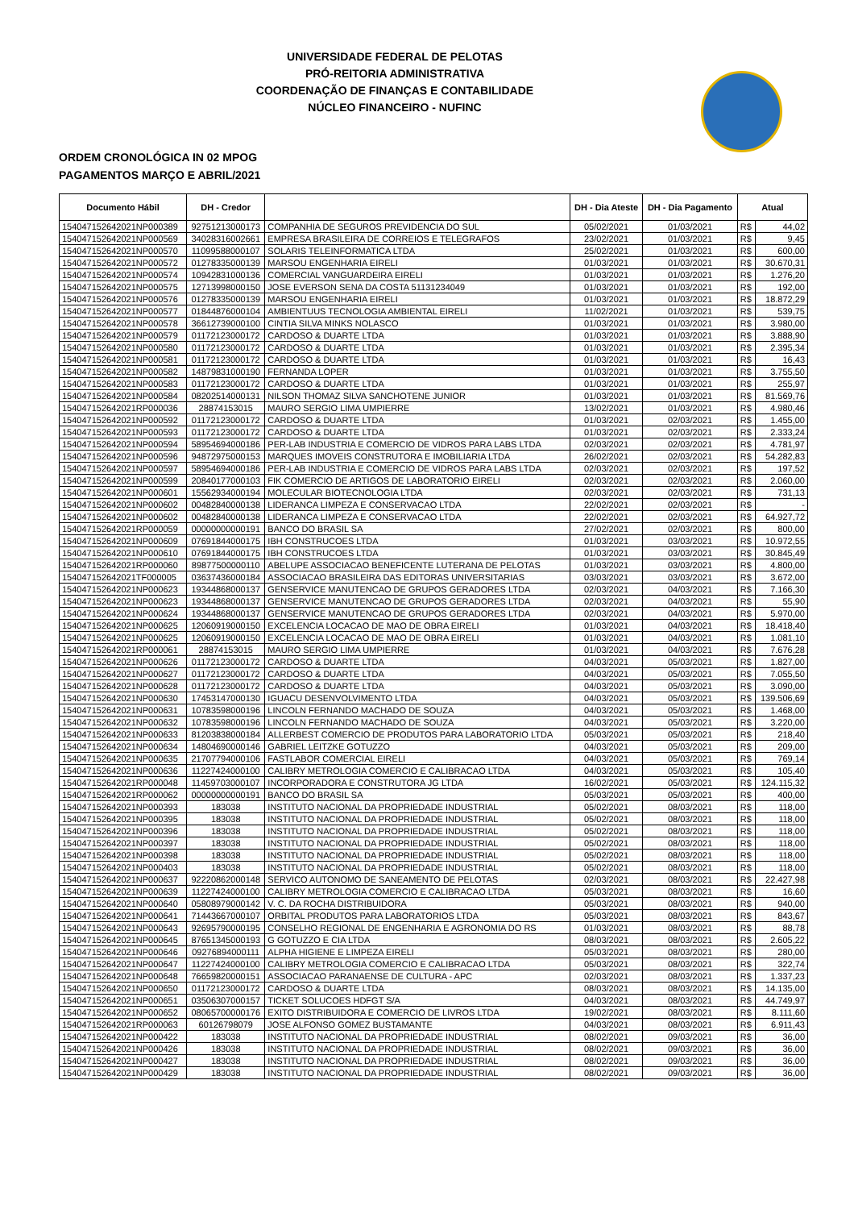UNIVERSIDADE FEDERAL DE PELOTAS
PRÓ-REITORIA ADMINISTRATIVA
COORDENAÇÃO DE FINANÇAS E CONTABILIDADE
NÚCLEO FINANCEIRO - NUFINC
ORDEM CRONOLÓGICA IN 02 MPOG
PAGAMENTOS MARÇO E ABRIL/2021
| Documento Hábil | DH - Credor | | DH - Dia Ateste | DH - Dia Pagamento | Atual | |
| --- | --- | --- | --- | --- | --- | --- |
| 154047152642021NP000389 | 92751213000173 | COMPANHIA DE SEGUROS PREVIDENCIA DO SUL | 05/02/2021 | 01/03/2021 | R$ | 44,02 |
| 154047152642021NP000569 | 34028316002661 | EMPRESA BRASILEIRA DE CORREIOS E TELEGRAFOS | 23/02/2021 | 01/03/2021 | R$ | 9,45 |
| 154047152642021NP000570 | 11099588000107 | SOLARIS TELEINFORMATICA LTDA | 25/02/2021 | 01/03/2021 | R$ | 600,00 |
| 154047152642021NP000572 | 01278335000139 | MARSOU ENGENHARIA EIRELI | 01/03/2021 | 01/03/2021 | R$ | 30.670,31 |
| 154047152642021NP000574 | 10942831000136 | COMERCIAL VANGUARDEIRA EIRELI | 01/03/2021 | 01/03/2021 | R$ | 1.276,20 |
| 154047152642021NP000575 | 12713998000150 | JOSE EVERSON SENA DA COSTA 51131234049 | 01/03/2021 | 01/03/2021 | R$ | 192,00 |
| 154047152642021NP000576 | 01278335000139 | MARSOU ENGENHARIA EIRELI | 01/03/2021 | 01/03/2021 | R$ | 18.872,29 |
| 154047152642021NP000577 | 01844876000104 | AMBIENTUUS TECNOLOGIA AMBIENTAL EIRELI | 11/02/2021 | 01/03/2021 | R$ | 539,75 |
| 154047152642021NP000578 | 36612739000100 | CINTIA SILVA MINKS NOLASCO | 01/03/2021 | 01/03/2021 | R$ | 3.980,00 |
| 154047152642021NP000579 | 01172123000172 | CARDOSO & DUARTE LTDA | 01/03/2021 | 01/03/2021 | R$ | 3.888,90 |
| 154047152642021NP000580 | 01172123000172 | CARDOSO & DUARTE LTDA | 01/03/2021 | 01/03/2021 | R$ | 2.395,34 |
| 154047152642021NP000581 | 01172123000172 | CARDOSO & DUARTE LTDA | 01/03/2021 | 01/03/2021 | R$ | 16,43 |
| 154047152642021NP000582 | 14879831000190 | FERNANDA LOPER | 01/03/2021 | 01/03/2021 | R$ | 3.755,50 |
| 154047152642021NP000583 | 01172123000172 | CARDOSO & DUARTE LTDA | 01/03/2021 | 01/03/2021 | R$ | 255,97 |
| 154047152642021NP000584 | 08202514000131 | NILSON THOMAZ SILVA SANCHOTENE JUNIOR | 01/03/2021 | 01/03/2021 | R$ | 81.569,76 |
| 154047152642021RP000036 | 28874153015 | MAURO SERGIO LIMA UMPIERRE | 13/02/2021 | 01/03/2021 | R$ | 4.980,46 |
| 154047152642021NP000592 | 01172123000172 | CARDOSO & DUARTE LTDA | 01/03/2021 | 02/03/2021 | R$ | 1.455,00 |
| 154047152642021NP000593 | 01172123000172 | CARDOSO & DUARTE LTDA | 01/03/2021 | 02/03/2021 | R$ | 2.333,24 |
| 154047152642021NP000594 | 58954694000186 | PER-LAB INDUSTRIA E COMERCIO DE VIDROS PARA LABS LTDA | 02/03/2021 | 02/03/2021 | R$ | 4.781,97 |
| 154047152642021NP000596 | 94872975000153 | MARQUES IMOVEIS CONSTRUTORA E IMOBILIARIA LTDA | 26/02/2021 | 02/03/2021 | R$ | 54.282,83 |
| 154047152642021NP000597 | 58954694000186 | PER-LAB INDUSTRIA E COMERCIO DE VIDROS PARA LABS LTDA | 02/03/2021 | 02/03/2021 | R$ | 197,52 |
| 154047152642021NP000599 | 20840177000103 | FIK COMERCIO DE ARTIGOS DE LABORATORIO EIRELI | 02/03/2021 | 02/03/2021 | R$ | 2.060,00 |
| 154047152642021NP000601 | 15562934000194 | MOLECULAR BIOTECNOLOGIA LTDA | 02/03/2021 | 02/03/2021 | R$ | 731,13 |
| 154047152642021NP000602 | 00482840000138 | LIDERANCA LIMPEZA E CONSERVACAO LTDA | 22/02/2021 | 02/03/2021 | R$ | - |
| 154047152642021NP000602 | 00482840000138 | LIDERANCA LIMPEZA E CONSERVACAO LTDA | 22/02/2021 | 02/03/2021 | R$ | 64.927,72 |
| 154047152642021RP000059 | 00000000000191 | BANCO DO BRASIL SA | 27/02/2021 | 02/03/2021 | R$ | 800,00 |
| 154047152642021NP000609 | 07691844000175 | IBH CONSTRUCOES LTDA | 01/03/2021 | 03/03/2021 | R$ | 10.972,55 |
| 154047152642021NP000610 | 07691844000175 | IBH CONSTRUCOES LTDA | 01/03/2021 | 03/03/2021 | R$ | 30.845,49 |
| 154047152642021RP000060 | 89877500000110 | ABELUPE ASSOCIACAO BENEFICENTE LUTERANA DE PELOTAS | 01/03/2021 | 03/03/2021 | R$ | 4.800,00 |
| 154047152642021TF000005 | 03637436000184 | ASSOCIACAO BRASILEIRA DAS EDITORAS UNIVERSITARIAS | 03/03/2021 | 03/03/2021 | R$ | 3.672,00 |
| 154047152642021NP000623 | 19344868000137 | GENSERVICE MANUTENCAO DE GRUPOS GERADORES LTDA | 02/03/2021 | 04/03/2021 | R$ | 7.166,30 |
| 154047152642021NP000623 | 19344868000137 | GENSERVICE MANUTENCAO DE GRUPOS GERADORES LTDA | 02/03/2021 | 04/03/2021 | R$ | 55,90 |
| 154047152642021NP000624 | 19344868000137 | GENSERVICE MANUTENCAO DE GRUPOS GERADORES LTDA | 02/03/2021 | 04/03/2021 | R$ | 5.970,00 |
| 154047152642021NP000625 | 12060919000150 | EXCELENCIA LOCACAO DE MAO DE OBRA EIRELI | 01/03/2021 | 04/03/2021 | R$ | 18.418,40 |
| 154047152642021NP000625 | 12060919000150 | EXCELENCIA LOCACAO DE MAO DE OBRA EIRELI | 01/03/2021 | 04/03/2021 | R$ | 1.081,10 |
| 154047152642021RP000061 | 28874153015 | MAURO SERGIO LIMA UMPIERRE | 01/03/2021 | 04/03/2021 | R$ | 7.676,28 |
| 154047152642021NP000626 | 01172123000172 | CARDOSO & DUARTE LTDA | 04/03/2021 | 05/03/2021 | R$ | 1.827,00 |
| 154047152642021NP000627 | 01172123000172 | CARDOSO & DUARTE LTDA | 04/03/2021 | 05/03/2021 | R$ | 7.055,50 |
| 154047152642021NP000628 | 01172123000172 | CARDOSO & DUARTE LTDA | 04/03/2021 | 05/03/2021 | R$ | 3.090,00 |
| 154047152642021NP000630 | 17453147000130 | IGUACU DESENVOLVIMENTO LTDA | 04/03/2021 | 05/03/2021 | R$ | 139.506,69 |
| 154047152642021NP000631 | 10783598000196 | LINCOLN FERNANDO MACHADO DE SOUZA | 04/03/2021 | 05/03/2021 | R$ | 1.468,00 |
| 154047152642021NP000632 | 10783598000196 | LINCOLN FERNANDO MACHADO DE SOUZA | 04/03/2021 | 05/03/2021 | R$ | 3.220,00 |
| 154047152642021NP000633 | 81203838000184 | ALLERBEST COMERCIO DE PRODUTOS PARA LABORATORIO LTDA | 05/03/2021 | 05/03/2021 | R$ | 218,40 |
| 154047152642021NP000634 | 14804690000146 | GABRIEL LEITZKE GOTUZZO | 04/03/2021 | 05/03/2021 | R$ | 209,00 |
| 154047152642021NP000635 | 21707794000106 | FASTLABOR COMERCIAL EIRELI | 04/03/2021 | 05/03/2021 | R$ | 769,14 |
| 154047152642021NP000636 | 11227424000100 | CALIBRY METROLOGIA COMERCIO E CALIBRACAO LTDA | 04/03/2021 | 05/03/2021 | R$ | 105,40 |
| 154047152642021RP000048 | 11459703000107 | INCORPORADORA E CONSTRUTORA JG LTDA | 16/02/2021 | 05/03/2021 | R$ | 124.115,32 |
| 154047152642021RP000062 | 00000000000191 | BANCO DO BRASIL SA | 05/03/2021 | 05/03/2021 | R$ | 400,00 |
| 154047152642021NP000393 | 183038 | INSTITUTO NACIONAL DA PROPRIEDADE INDUSTRIAL | 05/02/2021 | 08/03/2021 | R$ | 118,00 |
| 154047152642021NP000395 | 183038 | INSTITUTO NACIONAL DA PROPRIEDADE INDUSTRIAL | 05/02/2021 | 08/03/2021 | R$ | 118,00 |
| 154047152642021NP000396 | 183038 | INSTITUTO NACIONAL DA PROPRIEDADE INDUSTRIAL | 05/02/2021 | 08/03/2021 | R$ | 118,00 |
| 154047152642021NP000397 | 183038 | INSTITUTO NACIONAL DA PROPRIEDADE INDUSTRIAL | 05/02/2021 | 08/03/2021 | R$ | 118,00 |
| 154047152642021NP000398 | 183038 | INSTITUTO NACIONAL DA PROPRIEDADE INDUSTRIAL | 05/02/2021 | 08/03/2021 | R$ | 118,00 |
| 154047152642021NP000403 | 183038 | INSTITUTO NACIONAL DA PROPRIEDADE INDUSTRIAL | 05/02/2021 | 08/03/2021 | R$ | 118,00 |
| 154047152642021NP000637 | 92220862000148 | SERVICO AUTONOMO DE SANEAMENTO DE PELOTAS | 02/03/2021 | 08/03/2021 | R$ | 22.427,98 |
| 154047152642021NP000639 | 11227424000100 | CALIBRY METROLOGIA COMERCIO E CALIBRACAO LTDA | 05/03/2021 | 08/03/2021 | R$ | 16,60 |
| 154047152642021NP000640 | 05808979000142 | V. C. DA ROCHA DISTRIBUIDORA | 05/03/2021 | 08/03/2021 | R$ | 940,00 |
| 154047152642021NP000641 | 71443667000107 | ORBITAL PRODUTOS PARA LABORATORIOS LTDA | 05/03/2021 | 08/03/2021 | R$ | 843,67 |
| 154047152642021NP000643 | 92695790000195 | CONSELHO REGIONAL DE ENGENHARIA E AGRONOMIA DO RS | 01/03/2021 | 08/03/2021 | R$ | 88,78 |
| 154047152642021NP000645 | 87651345000193 | G GOTUZZO E CIA LTDA | 08/03/2021 | 08/03/2021 | R$ | 2.605,22 |
| 154047152642021NP000646 | 09276894000111 | ALPHA HIGIENE E LIMPEZA EIRELI | 05/03/2021 | 08/03/2021 | R$ | 280,00 |
| 154047152642021NP000647 | 11227424000100 | CALIBRY METROLOGIA COMERCIO E CALIBRACAO LTDA | 05/03/2021 | 08/03/2021 | R$ | 322,74 |
| 154047152642021NP000648 | 76659820000151 | ASSOCIACAO PARANAENSE DE CULTURA - APC | 02/03/2021 | 08/03/2021 | R$ | 1.337,23 |
| 154047152642021NP000650 | 01172123000172 | CARDOSO & DUARTE LTDA | 08/03/2021 | 08/03/2021 | R$ | 14.135,00 |
| 154047152642021NP000651 | 03506307000157 | TICKET SOLUCOES HDFGT S/A | 04/03/2021 | 08/03/2021 | R$ | 44.749,97 |
| 154047152642021NP000652 | 08065700000176 | EXITO DISTRIBUIDORA E COMERCIO DE LIVROS LTDA | 19/02/2021 | 08/03/2021 | R$ | 8.111,60 |
| 154047152642021RP000063 | 60126798079 | JOSE ALFONSO GOMEZ BUSTAMANTE | 04/03/2021 | 08/03/2021 | R$ | 6.911,43 |
| 154047152642021NP000422 | 183038 | INSTITUTO NACIONAL DA PROPRIEDADE INDUSTRIAL | 08/02/2021 | 09/03/2021 | R$ | 36,00 |
| 154047152642021NP000426 | 183038 | INSTITUTO NACIONAL DA PROPRIEDADE INDUSTRIAL | 08/02/2021 | 09/03/2021 | R$ | 36,00 |
| 154047152642021NP000427 | 183038 | INSTITUTO NACIONAL DA PROPRIEDADE INDUSTRIAL | 08/02/2021 | 09/03/2021 | R$ | 36,00 |
| 154047152642021NP000429 | 183038 | INSTITUTO NACIONAL DA PROPRIEDADE INDUSTRIAL | 08/02/2021 | 09/03/2021 | R$ | 36,00 |